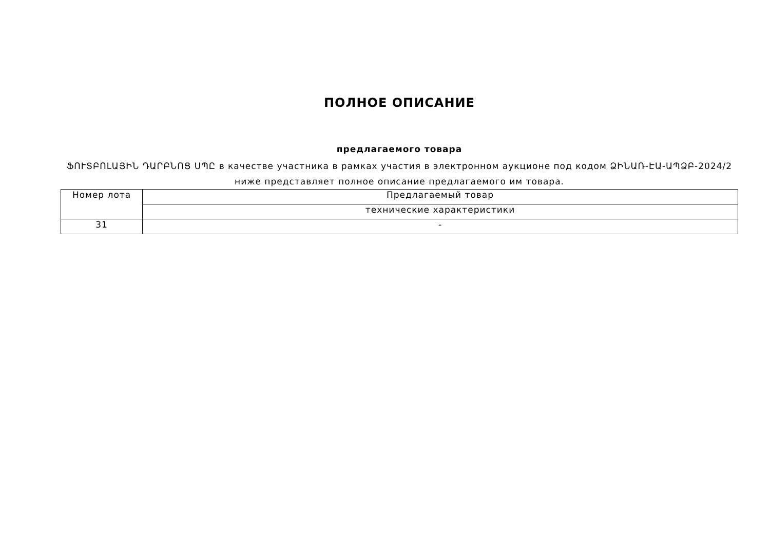ПОЛНОЕ ОПИСАНИЕ
предлагаемого товара
ՖՈՒՏԲՈԼԱՅԻՆ ԴԱՐԲՆՈՑ ՍՊԸ в качестве участника в рамках участия в электронном аукционе под кодом ՁԻՆԱՌ-ԷԱ-ԱՊՁԲ-2024/2 ниже представляет полное описание предлагаемого им товара.
| Номер лота | Предлагаемый товар |
| --- | --- |
| | технические характеристики |
| 31 | - |